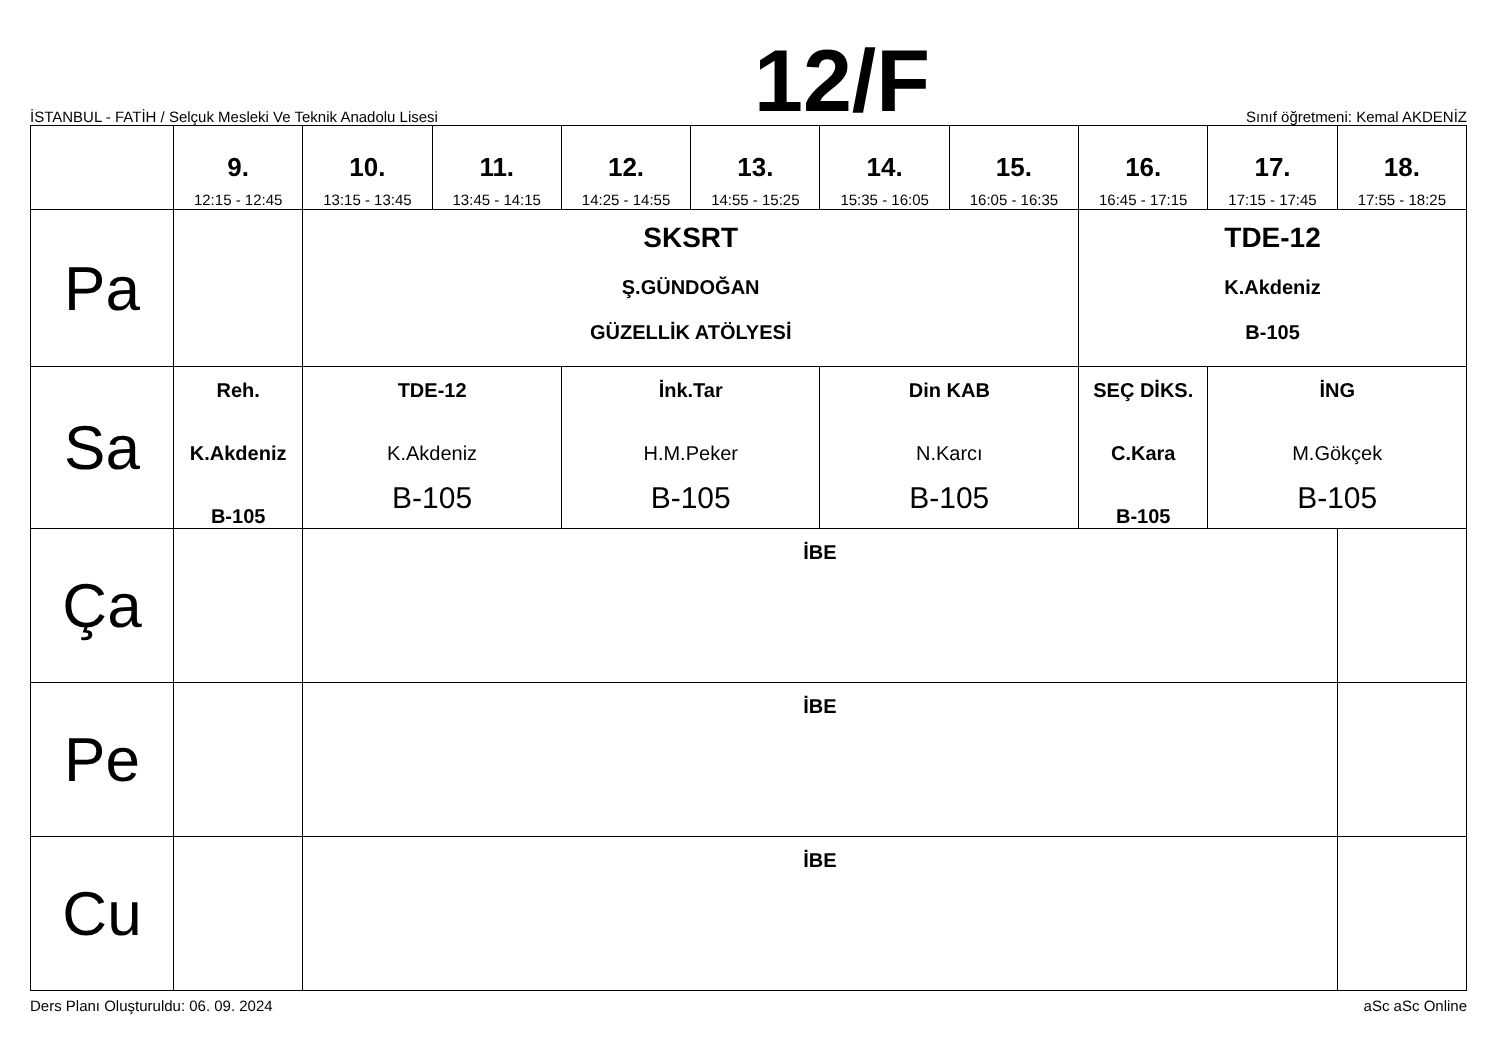İSTANBUL - FATİH / Selçuk Mesleki Ve Teknik Anadolu Lisesi 12/F Sınıf öğretmeni: Kemal AKDENİZ
| | 9. 12:15 - 12:45 | 10. 13:15 - 13:45 | 11. 13:45 - 14:15 | 12. 14:25 - 14:55 | 13. 14:55 - 15:25 | 14. 15:35 - 16:05 | 15. 16:05 - 16:35 | 16. 16:45 - 17:15 | 17. 17:15 - 17:45 | 18. 17:55 - 18:25 |
| --- | --- | --- | --- | --- | --- | --- | --- | --- | --- | --- |
| Pa | | SKSRT Ş.GÜNDOĞAN GÜZELLİK ATÖLYESİ | | | | | | TDE-12 K.Akdeniz B-105 | | |
| Sa | Reh. K.Akdeniz B-105 | TDE-12 K.Akdeniz B-105 | | İnk.Tar H.M.Peker B-105 | | Din KAB N.Karcı B-105 | | SEÇ DİKS. C.Kara B-105 | İNG M.Gökçek B-105 | |
| Ça | | İBE | | | | | | | | |
| Pe | | İBE | | | | | | | | |
| Cu | | İBE | | | | | | | | |
Ders Planı Oluşturuldu: 06. 09. 2024 aSc aSc Online